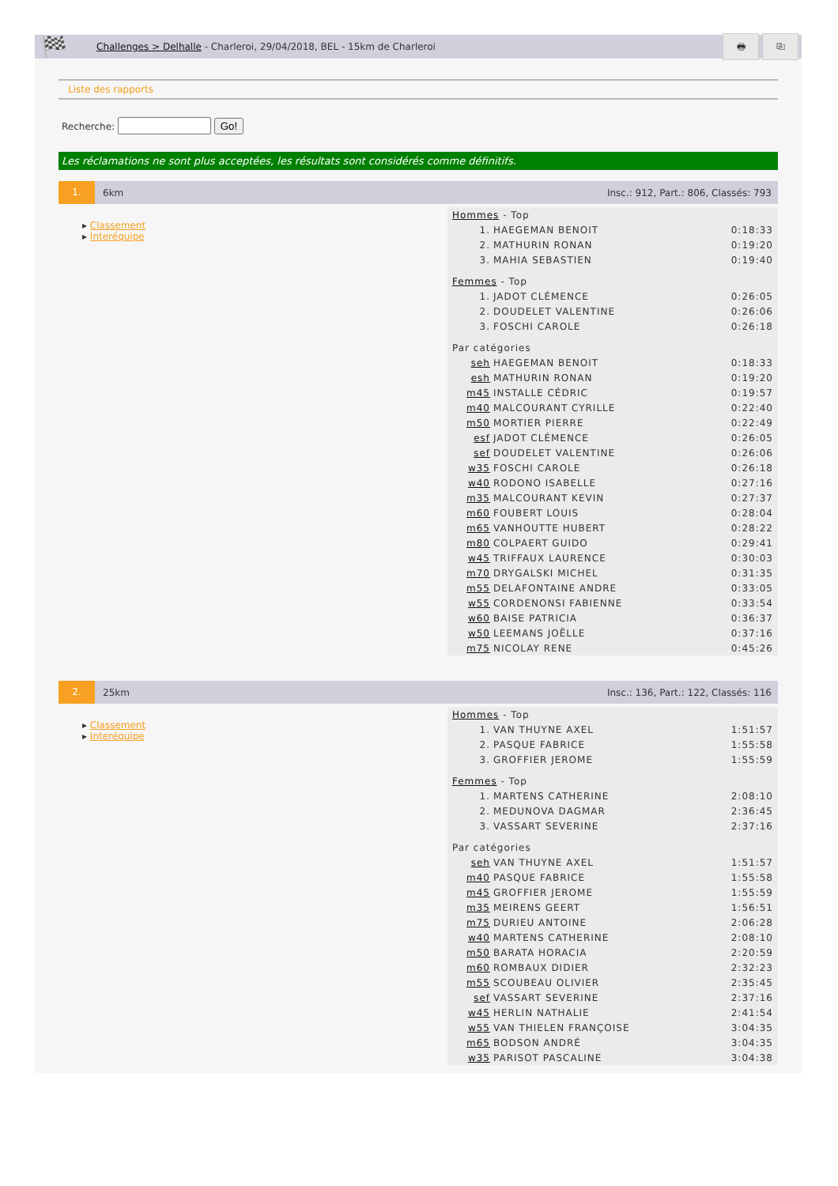🏁
Challenges > Delhalle - Charleroi, 29/04/2018, BEL - 15km de Charleroi
🖶 ⎘
Liste des rapports
Recherche: Go!
Les réclamations ne sont plus acceptées, les résultats sont considérés comme définitifs.
1. 6km Insc.: 912, Part.: 806, Classés: 793
▸ Classement
▸ Interéquipe
| Hommes - Top | | |
| 1. | HAEGEMAN BENOIT | 0:18:33 |
| 2. | MATHURIN RONAN | 0:19:20 |
| 3. | MAHIA SEBASTIEN | 0:19:40 |
| Femmes - Top | | |
| 1. | JADOT CLÉMENCE | 0:26:05 |
| 2. | DOUDELET VALENTINE | 0:26:06 |
| 3. | FOSCHI CAROLE | 0:26:18 |
| Par catégories | | |
| seh | HAEGEMAN BENOIT | 0:18:33 |
| esh | MATHURIN RONAN | 0:19:20 |
| m45 | INSTALLE CÉDRIC | 0:19:57 |
| m40 | MALCOURANT CYRILLE | 0:22:40 |
| m50 | MORTIER PIERRE | 0:22:49 |
| esf | JADOT CLÉMENCE | 0:26:05 |
| sef | DOUDELET VALENTINE | 0:26:06 |
| w35 | FOSCHI CAROLE | 0:26:18 |
| w40 | RODONO ISABELLE | 0:27:16 |
| m35 | MALCOURANT KEVIN | 0:27:37 |
| m60 | FOUBERT LOUIS | 0:28:04 |
| m65 | VANHOUTTE HUBERT | 0:28:22 |
| m80 | COLPAERT GUIDO | 0:29:41 |
| w45 | TRIFFAUX LAURENCE | 0:30:03 |
| m70 | DRYGALSKI MICHEL | 0:31:35 |
| m55 | DELAFONTAINE ANDRE | 0:33:05 |
| w55 | CORDENONSI FABIENNE | 0:33:54 |
| w60 | BAISE PATRICIA | 0:36:37 |
| w50 | LEEMANS JOËLLE | 0:37:16 |
| m75 | NICOLAY RENE | 0:45:26 |
2. 25km Insc.: 136, Part.: 122, Classés: 116
▸ Classement
▸ Interéquipe
| Hommes - Top | | |
| 1. | VAN THUYNE AXEL | 1:51:57 |
| 2. | PASQUE FABRICE | 1:55:58 |
| 3. | GROFFIER JEROME | 1:55:59 |
| Femmes - Top | | |
| 1. | MARTENS CATHERINE | 2:08:10 |
| 2. | MEDUNOVA DAGMAR | 2:36:45 |
| 3. | VASSART SEVERINE | 2:37:16 |
| Par catégories | | |
| seh | VAN THUYNE AXEL | 1:51:57 |
| m40 | PASQUE FABRICE | 1:55:58 |
| m45 | GROFFIER JEROME | 1:55:59 |
| m35 | MEIRENS GEERT | 1:56:51 |
| m75 | DURIEU ANTOINE | 2:06:28 |
| w40 | MARTENS CATHERINE | 2:08:10 |
| m50 | BARATA HORACIA | 2:20:59 |
| m60 | ROMBAUX DIDIER | 2:32:23 |
| m55 | SCOUBEAU OLIVIER | 2:35:45 |
| sef | VASSART SEVERINE | 2:37:16 |
| w45 | HERLIN NATHALIE | 2:41:54 |
| w55 | VAN THIELEN FRANÇOISE | 3:04:35 |
| m65 | BODSON ANDRÉ | 3:04:35 |
| w35 | PARISOT PASCALINE | 3:04:38 |